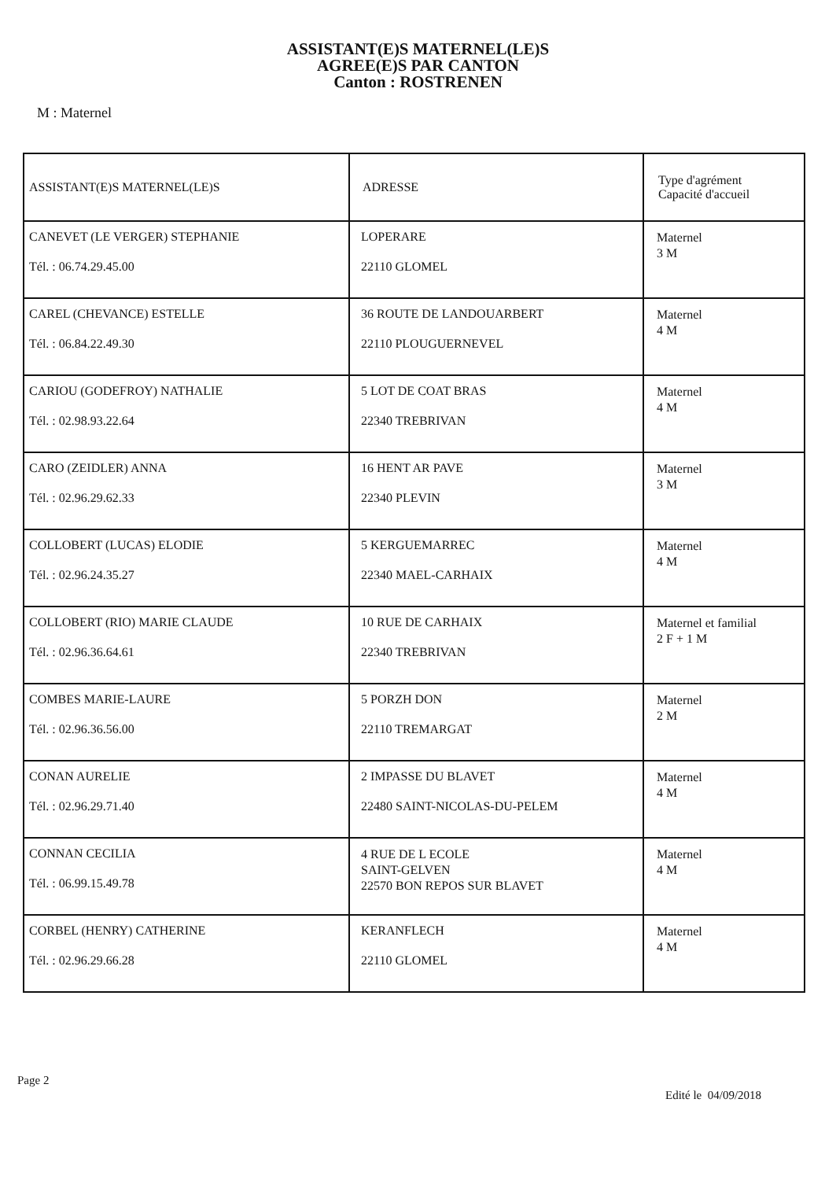ASSISTANT(E)S MATERNEL(LE)S
AGREE(E)S PAR CANTON
Canton : ROSTRENEN
M : Maternel
| ASSISTANT(E)S MATERNEL(LE)S | ADRESSE | Type d'agrément Capacité d'accueil |
| --- | --- | --- |
| CANEVET (LE VERGER) STEPHANIE Tél. : 06.74.29.45.00 | LOPERARE 22110 GLOMEL | Maternel 3 M |
| CAREL (CHEVANCE) ESTELLE Tél. : 06.84.22.49.30 | 36 ROUTE DE LANDOUARBERT 22110 PLOUGUERNEVEL | Maternel 4 M |
| CARIOU (GODEFROY) NATHALIE Tél. : 02.98.93.22.64 | 5 LOT DE COAT BRAS 22340 TREBRIVAN | Maternel 4 M |
| CARO (ZEIDLER) ANNA Tél. : 02.96.29.62.33 | 16 HENT AR PAVE 22340 PLEVIN | Maternel 3 M |
| COLLOBERT (LUCAS) ELODIE Tél. : 02.96.24.35.27 | 5 KERGUEMARREC 22340 MAEL-CARHAIX | Maternel 4 M |
| COLLOBERT (RIO) MARIE CLAUDE Tél. : 02.96.36.64.61 | 10 RUE DE CARHAIX 22340 TREBRIVAN | Maternel et familial 2 F + 1 M |
| COMBES MARIE-LAURE Tél. : 02.96.36.56.00 | 5 PORZH DON 22110 TREMARGAT | Maternel 2 M |
| CONAN AURELIE Tél. : 02.96.29.71.40 | 2 IMPASSE DU BLAVET 22480 SAINT-NICOLAS-DU-PELEM | Maternel 4 M |
| CONNAN CECILIA Tél. : 06.99.15.49.78 | 4 RUE DE L ECOLE SAINT-GELVEN 22570 BON REPOS SUR BLAVET | Maternel 4 M |
| CORBEL (HENRY) CATHERINE Tél. : 02.96.29.66.28 | KERANFLECH 22110 GLOMEL | Maternel 4 M |
Page 2
Edité le 04/09/2018